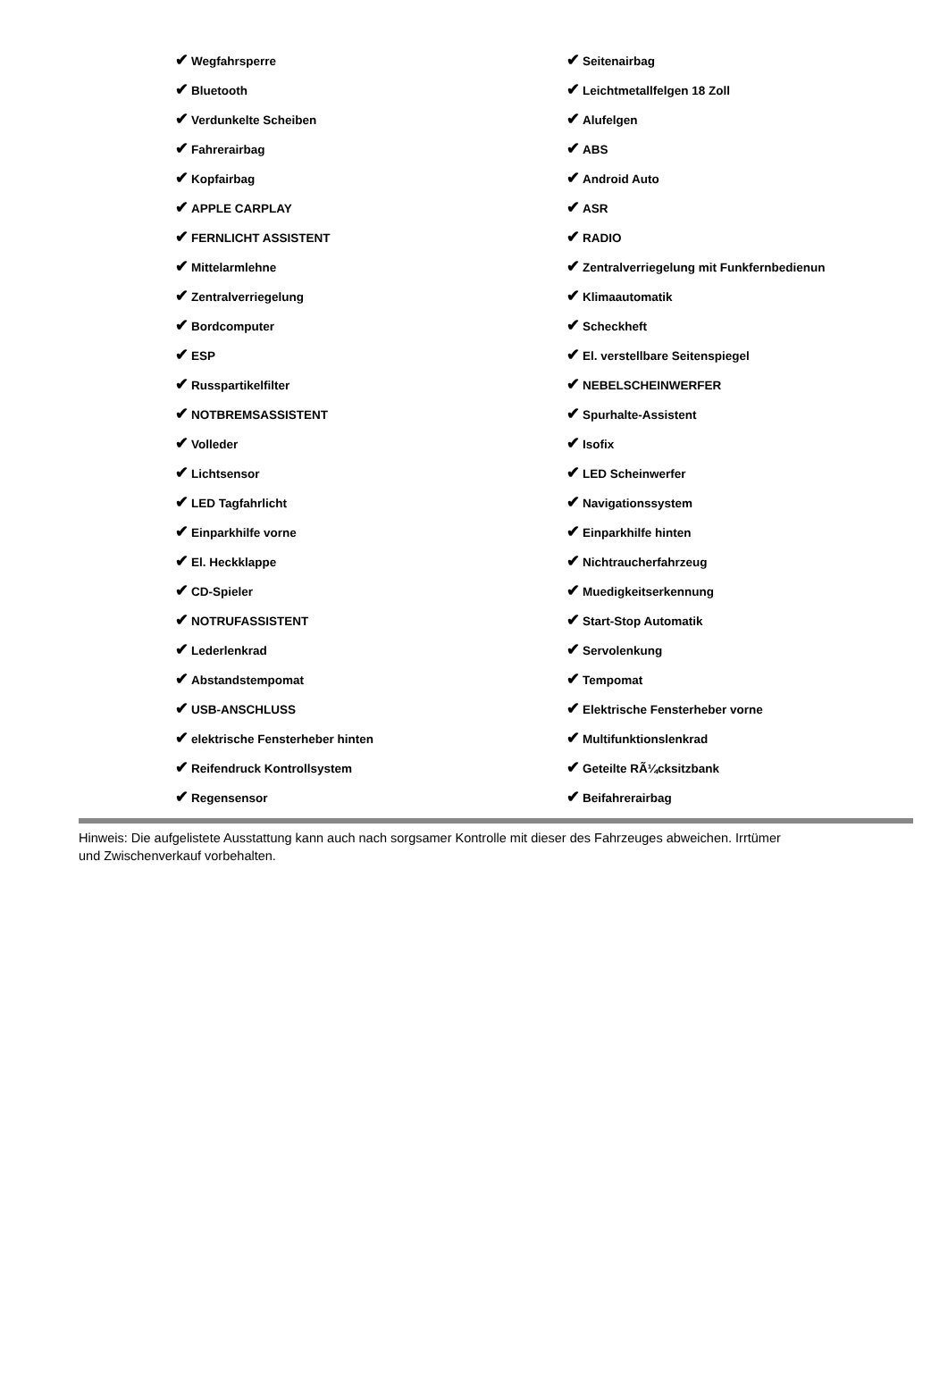✔ Wegfahrsperre
✔ Seitenairbag
✔ Bluetooth
✔ Leichtmetallfelgen 18 Zoll
✔ Verdunkelte Scheiben
✔ Alufelgen
✔ Fahrerairbag
✔ ABS
✔ Kopfairbag
✔ Android Auto
✔ APPLE CARPLAY
✔ ASR
✔ FERNLICHT ASSISTENT
✔ RADIO
✔ Mittelarmlehne
✔ Zentralverriegelung mit Funkfernbedienun
✔ Zentralverriegelung
✔ Klimaautomatik
✔ Bordcomputer
✔ Scheckheft
✔ ESP
✔ El. verstellbare Seitenspiegel
✔ Russpartikelfilter
✔ NEBELSCHEINWERFER
✔ NOTBREMSASSISTENT
✔ Spurhalte-Assistent
✔ Volleder
✔ Isofix
✔ Lichtsensor
✔ LED Scheinwerfer
✔ LED Tagfahrlicht
✔ Navigationssystem
✔ Einparkhilfe vorne
✔ Einparkhilfe hinten
✔ El. Heckklappe
✔ Nichtraucherfahrzeug
✔ CD-Spieler
✔ Muedigkeitserkennung
✔ NOTRUFASSISTENT
✔ Start-Stop Automatik
✔ Lederlenkrad
✔ Servolenkung
✔ Abstandstempomat
✔ Tempomat
✔ USB-ANSCHLUSS
✔ Elektrische Fensterheber vorne
✔ elektrische Fensterheber hinten
✔ Multifunktionslenkrad
✔ Reifendruck Kontrollsystem
✔ Geteilte RÃ¼cksitzbank
✔ Regensensor
✔ Beifahrerairbag
Hinweis: Die aufgelistete Ausstattung kann auch nach sorgsamer Kontrolle mit dieser des Fahrzeuges abweichen. Irrtümer und Zwischenverkauf vorbehalten.